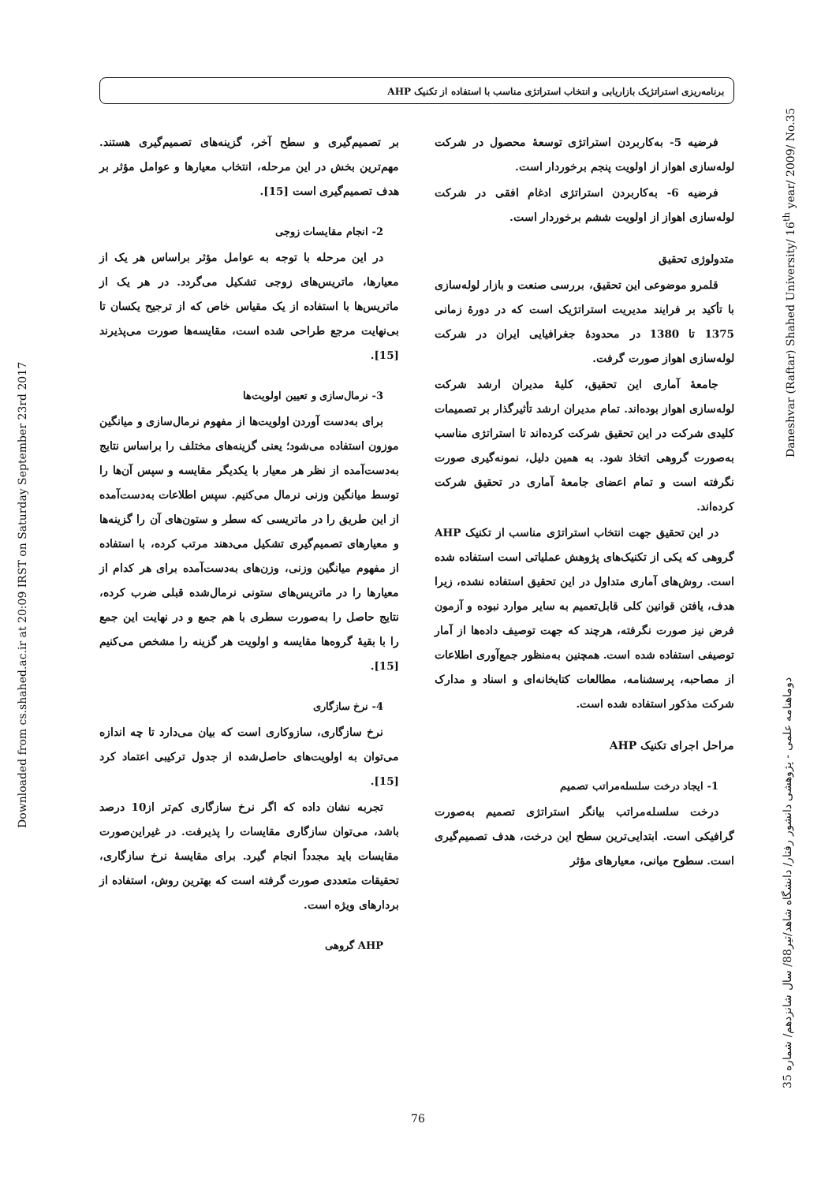Downloaded from cs.shahed.ac.ir at 20:09 IRST on Saturday September 23rd 2017
Daneshvar (Raftar) Shahed University/ 16<sup>th</sup> year/ 2009/ No.35
دوماهنامه علمی - پژوهشی دانشور رفتار/ دانشگاه شاهد/تیر88/ سال شانزدهم/ شماره 35
برنامه‌ریزی استراتژیک بازاریابی و انتخاب استراتژی مناسب با استفاده از تکنیک AHP
فرضیه 5- به‌کاربردن استراتژی توسعهٔ محصول در شرکت لوله‌سازی اهواز از اولویت پنجم برخوردار است.
فرضیه 6- به‌کاربردن استراتژی ادغام افقی در شرکت لوله‌سازی اهواز از اولویت ششم برخوردار است.
متدولوژی تحقیق
قلمرو موضوعی این تحقیق، بررسی صنعت و بازار لوله‌سازی با تأکید بر فرایند مدیریت استراتژیک است که در دورهٔ زمانی 1375 تا 1380 در محدودهٔ جغرافیایی ایران در شرکت لوله‌سازی اهواز صورت گرفت.
جامعهٔ آماری این تحقیق، کلیهٔ مدیران ارشد شرکت لوله‌سازی اهواز بوده‌اند. تمام مدیران ارشد تأثیرگذار بر تصمیمات کلیدی شرکت در این تحقیق شرکت کرده‌اند تا استراتژی مناسب به‌صورت گروهی اتخاذ شود. به همین دلیل، نمونه‌گیری صورت نگرفته است و تمام اعضای جامعهٔ آماری در تحقیق شرکت کرده‌اند.
در این تحقیق جهت انتخاب استراتژی مناسب از تکنیک AHP گروهی که یکی از تکنیک‌های پژوهش عملیاتی است استفاده شده است. روش‌های آماری متداول در این تحقیق استفاده نشده، زیرا هدف، یافتن قوانین کلی قابل‌تعمیم به سایر موارد نبوده و آزمون فرض نیز صورت نگرفته، هرچند که جهت توصیف داده‌ها از آمار توصیفی استفاده شده است. همچنین به‌منظور جمع‌آوری اطلاعات از مصاحبه، پرسشنامه، مطالعات کتابخانه‌ای و اسناد و مدارک شرکت مذکور استفاده شده است.
مراحل اجرای تکنیک AHP
1- ایجاد درخت سلسله‌مراتب تصمیم
درخت سلسله‌مراتب بیانگر استراتژی تصمیم به‌صورت گرافیکی است. ابتدایی‌ترین سطح این درخت، هدف تصمیم‌گیری است. سطوح میانی، معیارهای مؤثر
بر تصمیم‌گیری و سطح آخر، گزینه‌های تصمیم‌گیری هستند. مهم‌ترین بخش در این مرحله، انتخاب معیارها و عوامل مؤثر بر هدف تصمیم‌گیری است [15].
2- انجام مقایسات زوجی
در این مرحله با توجه به عوامل مؤثر براساس هر یک از معیارها، ماتریس‌های زوجی تشکیل می‌گردد. در هر یک از ماتریس‌ها با استفاده از یک مقیاس خاص که از ترجیح یکسان تا بی‌نهایت مرجع طراحی شده است، مقایسه‌ها صورت می‌پذیرند [15].
3- نرمال‌سازی و تعیین اولویت‌ها
برای به‌دست آوردن اولویت‌ها از مفهوم نرمال‌سازی و میانگین موزون استفاده می‌شود؛ یعنی گزینه‌های مختلف را براساس نتایج به‌دست‌آمده از نظر هر معیار با یکدیگر مقایسه و سپس آن‌ها را توسط میانگین وزنی نرمال می‌کنیم. سپس اطلاعات به‌دست‌آمده از این طریق را در ماتریسی که سطر و ستون‌های آن را گزینه‌ها و معیارهای تصمیم‌گیری تشکیل می‌دهند مرتب کرده، با استفاده از مفهوم میانگین وزنی، وزن‌های به‌دست‌آمده برای هر کدام از معیارها را در ماتریس‌های ستونی نرمال‌شده قبلی ضرب کرده، نتایج حاصل را به‌صورت سطری با هم جمع و در نهایت این جمع را با بقیهٔ گروه‌ها مقایسه و اولویت هر گزینه را مشخص می‌کنیم [15].
4- نرخ سازگاری
نرخ سازگاری، سازوکاری است که بیان می‌دارد تا چه اندازه می‌توان به اولویت‌های حاصل‌شده از جدول ترکیبی اعتماد کرد [15].
تجربه نشان داده که اگر نرخ سازگاری کم‌تر از10 درصد باشد، می‌توان سازگاری مقایسات را پذیرفت. در غیراین‌صورت مقایسات باید مجدداً انجام گیرد. برای مقایسهٔ نرخ سازگاری، تحقیقات متعددی صورت گرفته است که بهترین روش، استفاده از بردارهای ویژه است.
AHP گروهی
76